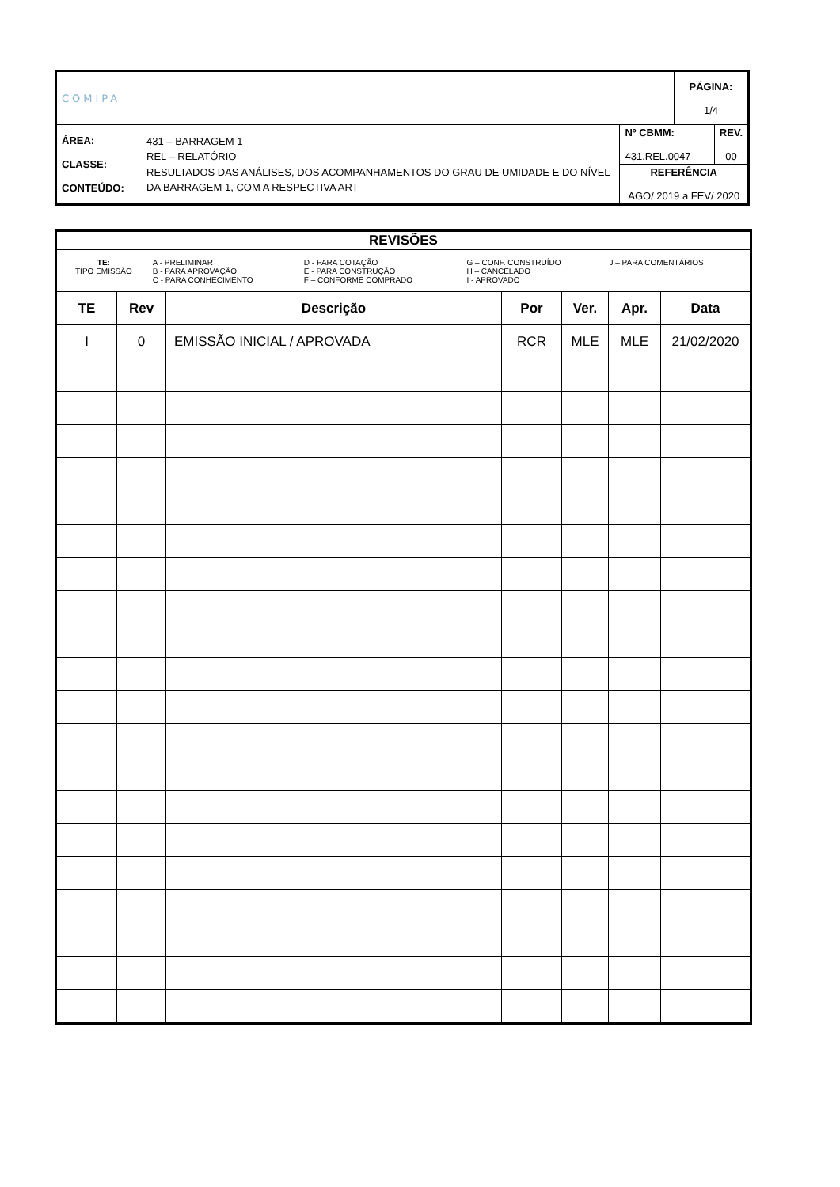| COMIPA | | | PÁGINA: 1/4 |
| ÁREA: CLASSE: CONTEÚDO: | 431 – BARRAGEM 1 REL – RELATÓRIO RESULTADOS DAS ANÁLISES, DOS ACOMPANHAMENTOS DO GRAU DE UMIDADE E DO NÍVEL DA BARRAGEM 1, COM A RESPECTIVA ART | / Nº CBMM: 431.REL.0047 / REV. 00 / / REFERÊNCIA AGO/ 2019 a FEV/ 2020 / / | |
| REVISÕES | | | | | | |
| --- | --- | --- | --- | --- | --- | --- |
| / TE: TIPO EMISSÃO / A - PRELIMINAR B - PARA APROVAÇÃO C - PARA CONHECIMENTO / D - PARA COTAÇÃO E - PARA CONSTRUÇÃO F – CONFORME COMPRADO / G – CONF. CONSTRUÍDO H – CANCELADO I - APROVADO / J – PARA COMENTÁRIOS / | | | | | | |
| TE | Rev | Descrição | Por | Ver. | Apr. | Data |
| I | 0 | EMISSÃO INICIAL / APROVADA | RCR | MLE | MLE | 21/02/2020 |